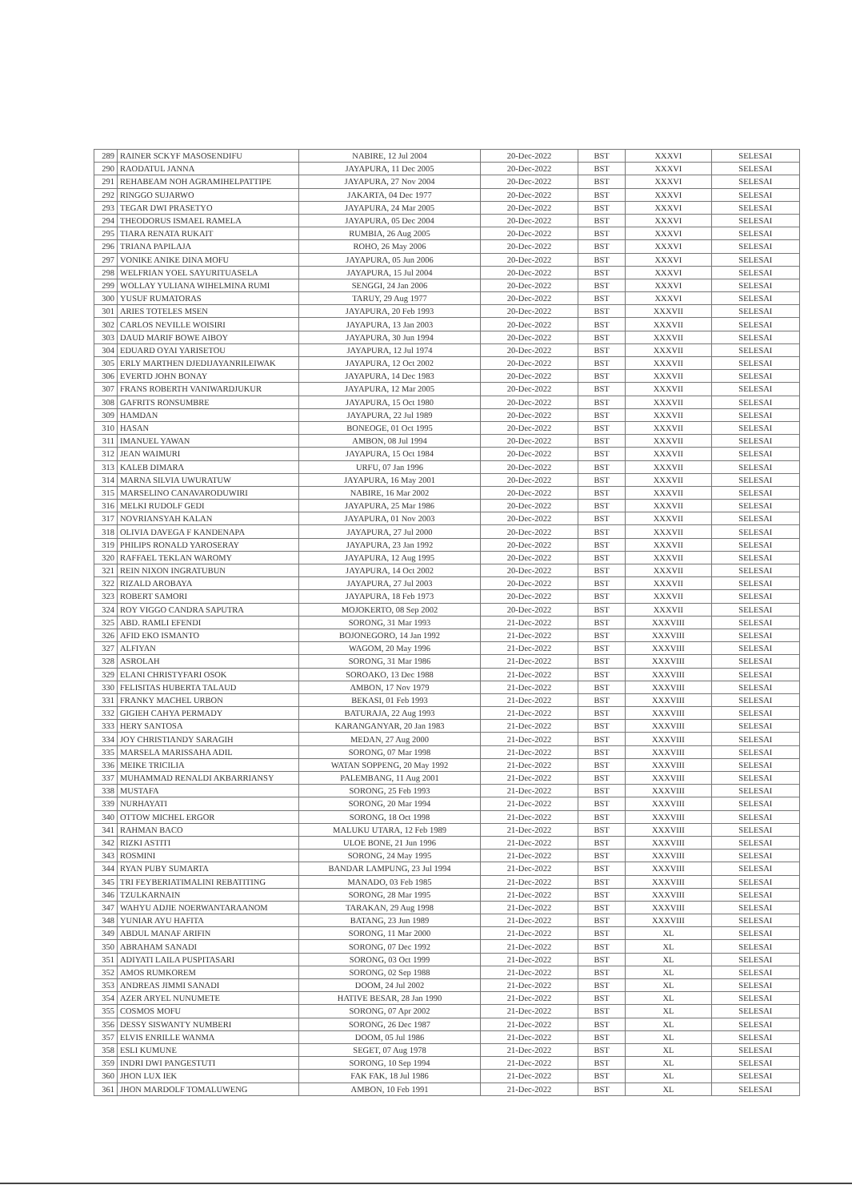| 289 | RAINER SCKYF MASOSENDIFU | NABIRE, 12 Jul 2004 | 20-Dec-2022 | BST | XXXVI | SELESAI |
| 290 | RAODATUL JANNA | JAYAPURA, 11 Dec 2005 | 20-Dec-2022 | BST | XXXVI | SELESAI |
| 291 | REHABEAM NOH AGRAMIHELPATTIPE | JAYAPURA, 27 Nov 2004 | 20-Dec-2022 | BST | XXXVI | SELESAI |
| 292 | RINGGO SUJARWO | JAKARTA, 04 Dec 1977 | 20-Dec-2022 | BST | XXXVI | SELESAI |
| 293 | TEGAR DWI PRASETYO | JAYAPURA, 24 Mar 2005 | 20-Dec-2022 | BST | XXXVI | SELESAI |
| 294 | THEODORUS ISMAEL RAMELA | JAYAPURA, 05 Dec 2004 | 20-Dec-2022 | BST | XXXVI | SELESAI |
| 295 | TIARA RENATA RUKAIT | RUMBIA, 26 Aug 2005 | 20-Dec-2022 | BST | XXXVI | SELESAI |
| 296 | TRIANA PAPILAJA | ROHO, 26 May 2006 | 20-Dec-2022 | BST | XXXVI | SELESAI |
| 297 | VONIKE ANIKE DINA MOFU | JAYAPURA, 05 Jun 2006 | 20-Dec-2022 | BST | XXXVI | SELESAI |
| 298 | WELFRIAN YOEL SAYURITUASELA | JAYAPURA, 15 Jul 2004 | 20-Dec-2022 | BST | XXXVI | SELESAI |
| 299 | WOLLAY YULIANA WIHELMINA RUMI | SENGGI, 24 Jan 2006 | 20-Dec-2022 | BST | XXXVI | SELESAI |
| 300 | YUSUF RUMATORAS | TARUY, 29 Aug 1977 | 20-Dec-2022 | BST | XXXVI | SELESAI |
| 301 | ARIES TOTELES MSEN | JAYAPURA, 20 Feb 1993 | 20-Dec-2022 | BST | XXXVII | SELESAI |
| 302 | CARLOS NEVILLE WOISIRI | JAYAPURA, 13 Jan 2003 | 20-Dec-2022 | BST | XXXVII | SELESAI |
| 303 | DAUD MARIF BOWE AIBOY | JAYAPURA, 30 Jun 1994 | 20-Dec-2022 | BST | XXXVII | SELESAI |
| 304 | EDUARD OYAI YARISETOU | JAYAPURA, 12 Jul 1974 | 20-Dec-2022 | BST | XXXVII | SELESAI |
| 305 | ERLY MARTHEN DJEDIJAYANRILEIWAK | JAYAPURA, 12 Oct 2002 | 20-Dec-2022 | BST | XXXVII | SELESAI |
| 306 | EVERTD JOHN BONAY | JAYAPURA, 14 Dec 1983 | 20-Dec-2022 | BST | XXXVII | SELESAI |
| 307 | FRANS ROBERTH VANIWARDJUKUR | JAYAPURA, 12 Mar 2005 | 20-Dec-2022 | BST | XXXVII | SELESAI |
| 308 | GAFRITS RONSUMBRE | JAYAPURA, 15 Oct 1980 | 20-Dec-2022 | BST | XXXVII | SELESAI |
| 309 | HAMDAN | JAYAPURA, 22 Jul 1989 | 20-Dec-2022 | BST | XXXVII | SELESAI |
| 310 | HASAN | BONEOGE, 01 Oct 1995 | 20-Dec-2022 | BST | XXXVII | SELESAI |
| 311 | IMANUEL YAWAN | AMBON, 08 Jul 1994 | 20-Dec-2022 | BST | XXXVII | SELESAI |
| 312 | JEAN WAIMURI | JAYAPURA, 15 Oct 1984 | 20-Dec-2022 | BST | XXXVII | SELESAI |
| 313 | KALEB DIMARA | URFU, 07 Jan 1996 | 20-Dec-2022 | BST | XXXVII | SELESAI |
| 314 | MARNA SILVIA UWURATUW | JAYAPURA, 16 May 2001 | 20-Dec-2022 | BST | XXXVII | SELESAI |
| 315 | MARSELINO CANAVARODUWIRI | NABIRE, 16 Mar 2002 | 20-Dec-2022 | BST | XXXVII | SELESAI |
| 316 | MELKI RUDOLF GEDI | JAYAPURA, 25 Mar 1986 | 20-Dec-2022 | BST | XXXVII | SELESAI |
| 317 | NOVRIANSYAH KALAN | JAYAPURA, 01 Nov 2003 | 20-Dec-2022 | BST | XXXVII | SELESAI |
| 318 | OLIVIA DAVEGA F KANDENAPA | JAYAPURA, 27 Jul 2000 | 20-Dec-2022 | BST | XXXVII | SELESAI |
| 319 | PHILIPS RONALD YAROSERAY | JAYAPURA, 23 Jan 1992 | 20-Dec-2022 | BST | XXXVII | SELESAI |
| 320 | RAFFAEL TEKLAN WAROMY | JAYAPURA, 12 Aug 1995 | 20-Dec-2022 | BST | XXXVII | SELESAI |
| 321 | REIN NIXON INGRATUBUN | JAYAPURA, 14 Oct 2002 | 20-Dec-2022 | BST | XXXVII | SELESAI |
| 322 | RIZALD AROBAYA | JAYAPURA, 27 Jul 2003 | 20-Dec-2022 | BST | XXXVII | SELESAI |
| 323 | ROBERT SAMORI | JAYAPURA, 18 Feb 1973 | 20-Dec-2022 | BST | XXXVII | SELESAI |
| 324 | ROY VIGGO CANDRA SAPUTRA | MOJOKERTO, 08 Sep 2002 | 20-Dec-2022 | BST | XXXVII | SELESAI |
| 325 | ABD. RAMLI EFENDI | SORONG, 31 Mar 1993 | 21-Dec-2022 | BST | XXXVIII | SELESAI |
| 326 | AFID EKO ISMANTO | BOJONEGORO, 14 Jan 1992 | 21-Dec-2022 | BST | XXXVIII | SELESAI |
| 327 | ALFIYAN | WAGOM, 20 May 1996 | 21-Dec-2022 | BST | XXXVIII | SELESAI |
| 328 | ASROLAH | SORONG, 31 Mar 1986 | 21-Dec-2022 | BST | XXXVIII | SELESAI |
| 329 | ELANI CHRISTYFARI OSOK | SOROAKO, 13 Dec 1988 | 21-Dec-2022 | BST | XXXVIII | SELESAI |
| 330 | FELISITAS HUBERTA TALAUD | AMBON, 17 Nov 1979 | 21-Dec-2022 | BST | XXXVIII | SELESAI |
| 331 | FRANKY MACHEL URBON | BEKASI, 01 Feb 1993 | 21-Dec-2022 | BST | XXXVIII | SELESAI |
| 332 | GIGIEH CAHYA PERMADY | BATURAJA, 22 Aug 1993 | 21-Dec-2022 | BST | XXXVIII | SELESAI |
| 333 | HERY SANTOSA | KARANGANYAR, 20 Jan 1983 | 21-Dec-2022 | BST | XXXVIII | SELESAI |
| 334 | JOY CHRISTIANDY SARAGIH | MEDAN, 27 Aug 2000 | 21-Dec-2022 | BST | XXXVIII | SELESAI |
| 335 | MARSELA MARISSAHA ADIL | SORONG, 07 Mar 1998 | 21-Dec-2022 | BST | XXXVIII | SELESAI |
| 336 | MEIKE TRICILIA | WATAN SOPPENG, 20 May 1992 | 21-Dec-2022 | BST | XXXVIII | SELESAI |
| 337 | MUHAMMAD RENALDI AKBARRIANSY | PALEMBANG, 11 Aug 2001 | 21-Dec-2022 | BST | XXXVIII | SELESAI |
| 338 | MUSTAFA | SORONG, 25 Feb 1993 | 21-Dec-2022 | BST | XXXVIII | SELESAI |
| 339 | NURHAYATI | SORONG, 20 Mar 1994 | 21-Dec-2022 | BST | XXXVIII | SELESAI |
| 340 | OTTOW MICHEL ERGOR | SORONG, 18 Oct 1998 | 21-Dec-2022 | BST | XXXVIII | SELESAI |
| 341 | RAHMAN BACO | MALUKU UTARA, 12 Feb 1989 | 21-Dec-2022 | BST | XXXVIII | SELESAI |
| 342 | RIZKI ASTITI | ULOE BONE, 21 Jun 1996 | 21-Dec-2022 | BST | XXXVIII | SELESAI |
| 343 | ROSMINI | SORONG, 24 May 1995 | 21-Dec-2022 | BST | XXXVIII | SELESAI |
| 344 | RYAN PUBY SUMARTA | BANDAR LAMPUNG, 23 Jul 1994 | 21-Dec-2022 | BST | XXXVIII | SELESAI |
| 345 | TRI FEYBERIATIMALINI REBATITING | MANADO, 03 Feb 1985 | 21-Dec-2022 | BST | XXXVIII | SELESAI |
| 346 | TZULKARNAIN | SORONG, 28 Mar 1995 | 21-Dec-2022 | BST | XXXVIII | SELESAI |
| 347 | WAHYU ADJIE NOERWANTARAANOM | TARAKAN, 29 Aug 1998 | 21-Dec-2022 | BST | XXXVIII | SELESAI |
| 348 | YUNIAR AYU HAFITA | BATANG, 23 Jun 1989 | 21-Dec-2022 | BST | XXXVIII | SELESAI |
| 349 | ABDUL MANAF ARIFIN | SORONG, 11 Mar 2000 | 21-Dec-2022 | BST | XL | SELESAI |
| 350 | ABRAHAM SANADI | SORONG, 07 Dec 1992 | 21-Dec-2022 | BST | XL | SELESAI |
| 351 | ADIYATI LAILA PUSPITASARI | SORONG, 03 Oct 1999 | 21-Dec-2022 | BST | XL | SELESAI |
| 352 | AMOS RUMKOREM | SORONG, 02 Sep 1988 | 21-Dec-2022 | BST | XL | SELESAI |
| 353 | ANDREAS JIMMI SANADI | DOOM, 24 Jul 2002 | 21-Dec-2022 | BST | XL | SELESAI |
| 354 | AZER ARYEL NUNUMETE | HATIVE BESAR, 28 Jan 1990 | 21-Dec-2022 | BST | XL | SELESAI |
| 355 | COSMOS MOFU | SORONG, 07 Apr 2002 | 21-Dec-2022 | BST | XL | SELESAI |
| 356 | DESSY SISWANTY NUMBERI | SORONG, 26 Dec 1987 | 21-Dec-2022 | BST | XL | SELESAI |
| 357 | ELVIS ENRILLE WANMA | DOOM, 05 Jul 1986 | 21-Dec-2022 | BST | XL | SELESAI |
| 358 | ESLI KUMUNE | SEGET, 07 Aug 1978 | 21-Dec-2022 | BST | XL | SELESAI |
| 359 | INDRI DWI PANGESTUTI | SORONG, 10 Sep 1994 | 21-Dec-2022 | BST | XL | SELESAI |
| 360 | JHON LUX IEK | FAK FAK, 18 Jul 1986 | 21-Dec-2022 | BST | XL | SELESAI |
| 361 | JHON MARDOLF TOMALUWENG | AMBON, 10 Feb 1991 | 21-Dec-2022 | BST | XL | SELESAI |